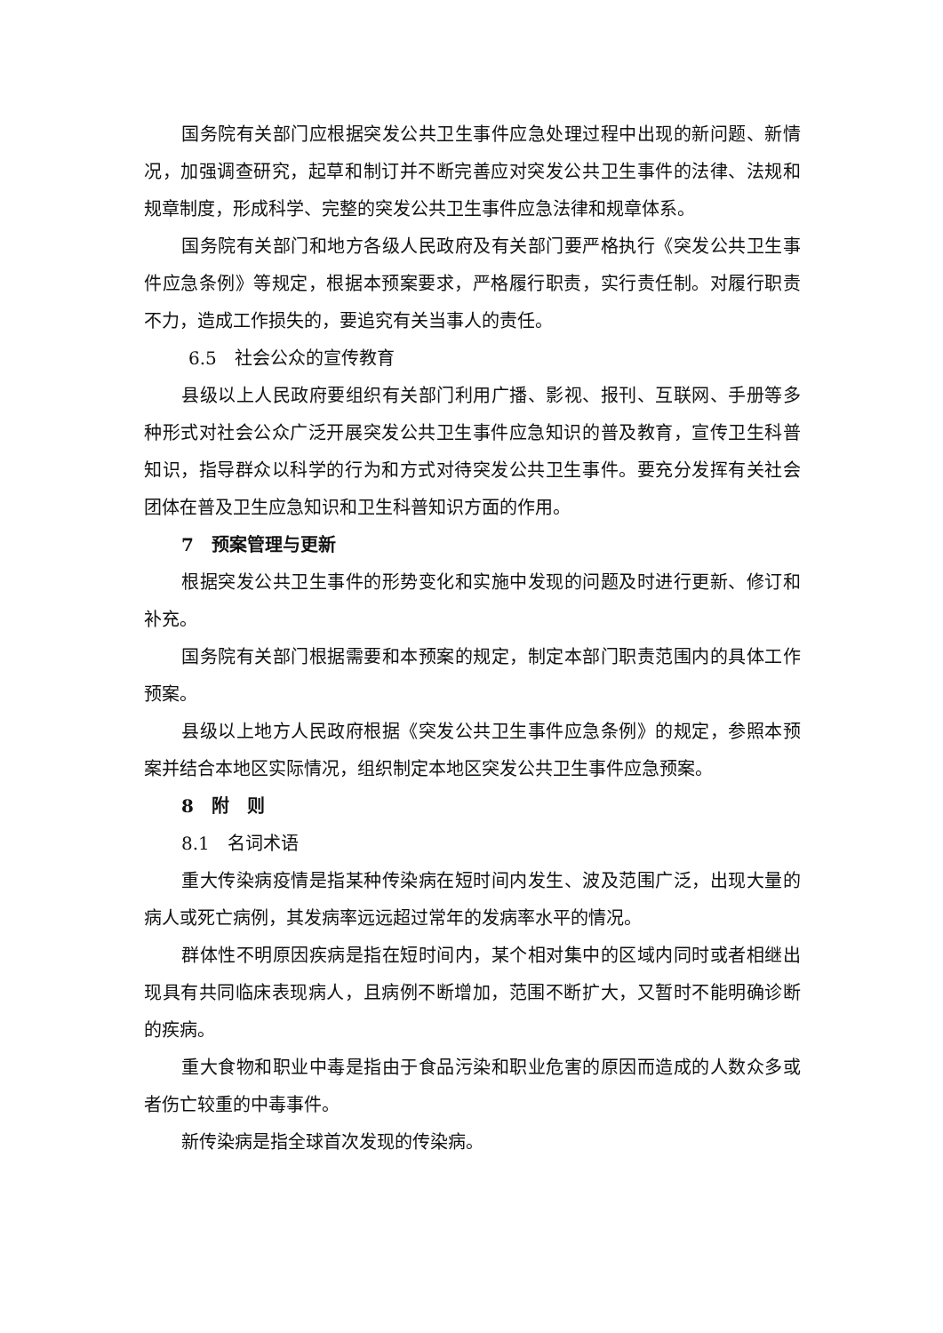国务院有关部门应根据突发公共卫生事件应急处理过程中出现的新问题、新情况，加强调查研究，起草和制订并不断完善应对突发公共卫生事件的法律、法规和规章制度，形成科学、完整的突发公共卫生事件应急法律和规章体系。
国务院有关部门和地方各级人民政府及有关部门要严格执行《突发公共卫生事件应急条例》等规定，根据本预案要求，严格履行职责，实行责任制。对履行职责不力，造成工作损失的，要追究有关当事人的责任。
6.5　社会公众的宣传教育
县级以上人民政府要组织有关部门利用广播、影视、报刊、互联网、手册等多种形式对社会公众广泛开展突发公共卫生事件应急知识的普及教育，宣传卫生科普知识，指导群众以科学的行为和方式对待突发公共卫生事件。要充分发挥有关社会团体在普及卫生应急知识和卫生科普知识方面的作用。
7　预案管理与更新
根据突发公共卫生事件的形势变化和实施中发现的问题及时进行更新、修订和补充。
国务院有关部门根据需要和本预案的规定，制定本部门职责范围内的具体工作预案。
县级以上地方人民政府根据《突发公共卫生事件应急条例》的规定，参照本预案并结合本地区实际情况，组织制定本地区突发公共卫生事件应急预案。
8　附　则
8.1　名词术语
重大传染病疫情是指某种传染病在短时间内发生、波及范围广泛，出现大量的病人或死亡病例，其发病率远远超过常年的发病率水平的情况。
群体性不明原因疾病是指在短时间内，某个相对集中的区域内同时或者相继出现具有共同临床表现病人，且病例不断增加，范围不断扩大，又暂时不能明确诊断的疾病。
重大食物和职业中毒是指由于食品污染和职业危害的原因而造成的人数众多或者伤亡较重的中毒事件。
新传染病是指全球首次发现的传染病。